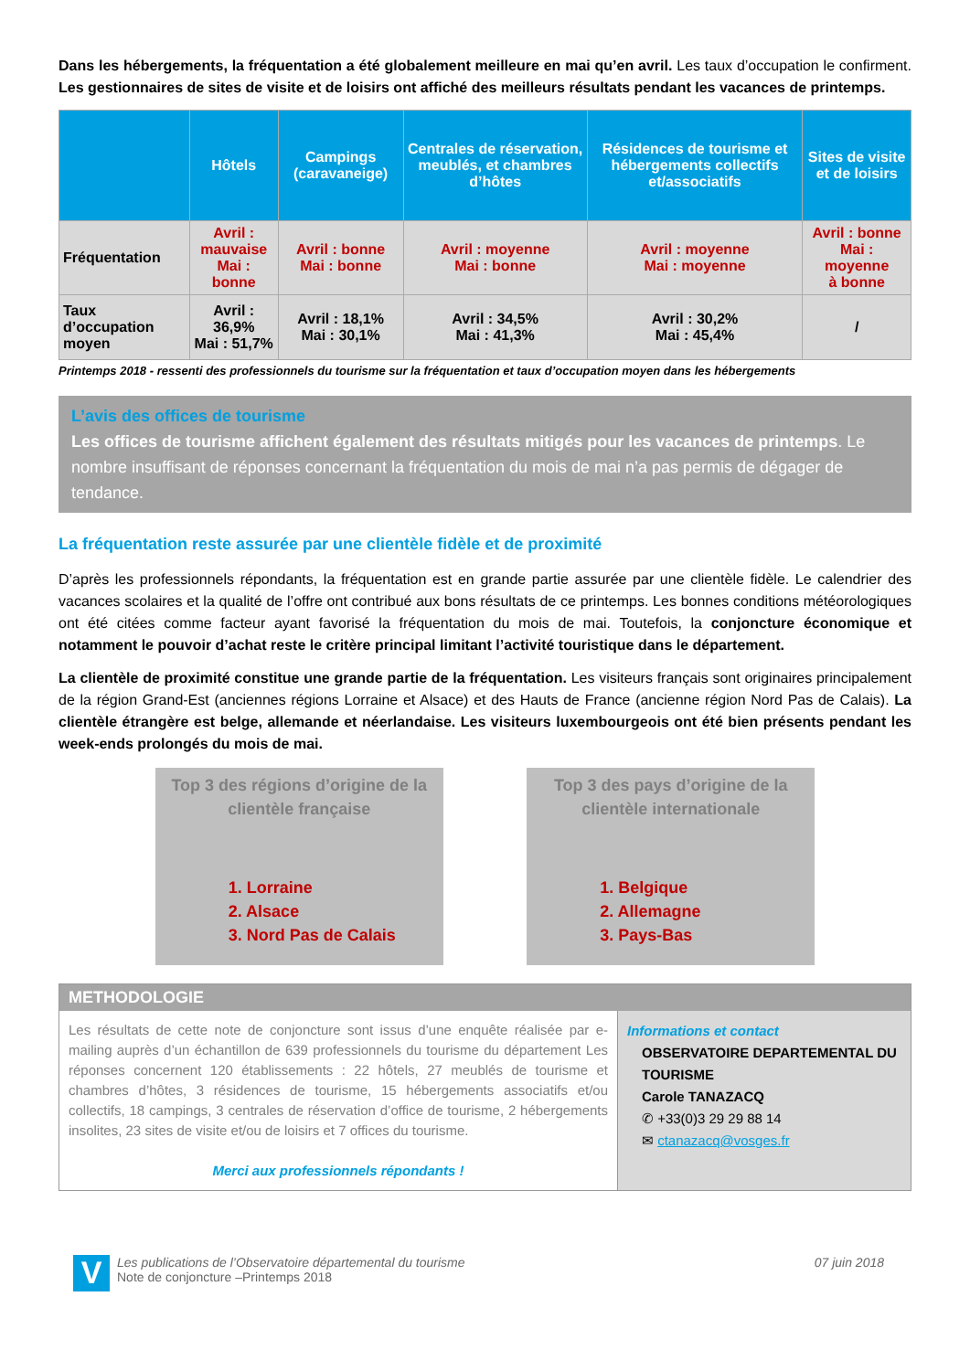Dans les hébergements, la fréquentation a été globalement meilleure en mai qu’en avril. Les taux d’occupation le confirment. Les gestionnaires de sites de visite et de loisirs ont affiché des meilleurs résultats pendant les vacances de printemps.
| | Hôtels | Campings (caravaneige) | Centrales de réservation, meublés, et chambres d’hôtes | Résidences de tourisme et hébergements collectifs et/associatifs | Sites de visite et de loisirs |
| --- | --- | --- | --- | --- | --- |
| Fréquentation | Avril : mauvaise Mai : bonne | Avril : bonne Mai : bonne | Avril : moyenne Mai : bonne | Avril : moyenne Mai : moyenne | Avril : bonne Mai : moyenne à bonne |
| Taux d’occupation moyen | Avril : 36,9% Mai : 51,7% | Avril : 18,1% Mai : 30,1% | Avril : 34,5% Mai : 41,3% | Avril : 30,2% Mai : 45,4% | / |
Printemps 2018 - ressenti des professionnels du tourisme sur la fréquentation et taux d’occupation moyen dans les hébergements
L’avis des offices de tourisme
Les offices de tourisme affichent également des résultats mitigés pour les vacances de printemps. Le nombre insuffisant de réponses concernant la fréquentation du mois de mai n’a pas permis de dégager de tendance.
La fréquentation reste assurée par une clientèle fidèle et de proximité
D’après les professionnels répondants, la fréquentation est en grande partie assurée par une clientèle fidèle. Le calendrier des vacances scolaires et la qualité de l’offre ont contribué aux bons résultats de ce printemps. Les bonnes conditions météorologiques ont été citées comme facteur ayant favorisé la fréquentation du mois de mai. Toutefois, la conjoncture économique et notamment le pouvoir d’achat reste le critère principal limitant l’activité touristique dans le département.
La clientèle de proximité constitue une grande partie de la fréquentation. Les visiteurs français sont originaires principalement de la région Grand-Est (anciennes régions Lorraine et Alsace) et des Hauts de France (ancienne région Nord Pas de Calais). La clientèle étrangère est belge, allemande et néerlandaise. Les visiteurs luxembourgeois ont été bien présents pendant les week-ends prolongés du mois de mai.
Top 3 des régions d’origine de la clientèle française
1. Lorraine
2. Alsace
3. Nord Pas de Calais
Top 3 des pays d’origine de la clientèle internationale
1. Belgique
2. Allemagne
3. Pays-Bas
METHODOLOGIE
Les résultats de cette note de conjoncture sont issus d’une enquête réalisée par e-mailing auprès d’un échantillon de 639 professionnels du tourisme du département Les réponses concernent 120 établissements : 22 hôtels, 27 meublés de tourisme et chambres d’hôtes, 3 résidences de tourisme, 15 hébergements associatifs et/ou collectifs, 18 campings, 3 centrales de réservation d’office de tourisme, 2 hébergements insolites, 23 sites de visite et/ou de loisirs et 7 offices du tourisme.
Merci aux professionnels répondants !
Informations et contact
OBSERVATOIRE DEPARTEMENTAL DU TOURISME
Carole TANAZACQ
✆ +33(0)3 29 29 88 14
✉ ctanazacq@vosges.fr
V Les publications de l’Observatoire départemental du tourisme
Note de conjoncture –Printemps 2018
07 juin 2018